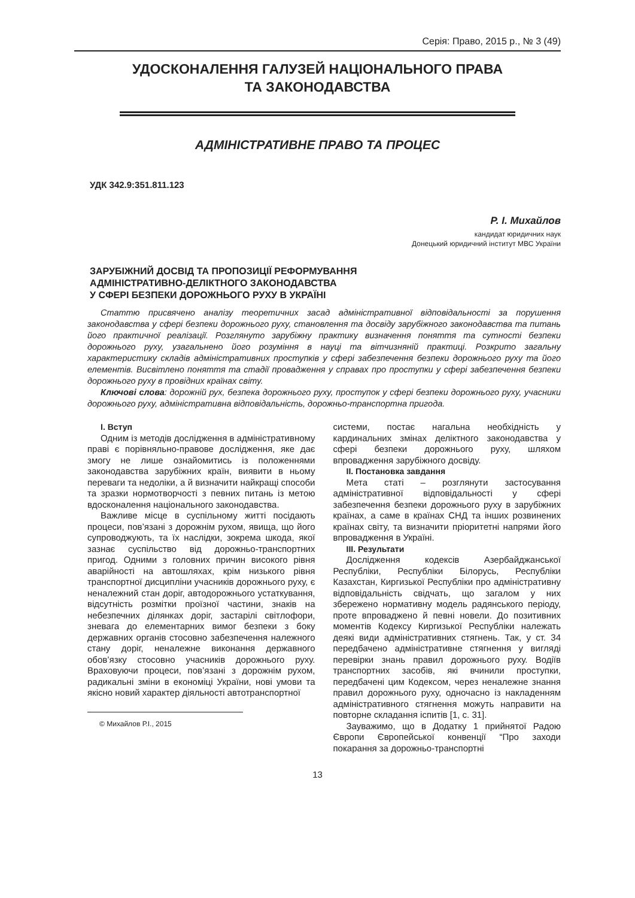Серія: Право, 2015 р., № 3 (49)
УДОСКОНАЛЕННЯ ГАЛУЗЕЙ НАЦІОНАЛЬНОГО ПРАВА
ТА ЗАКОНОДАВСТВА
АДМІНІСТРАТИВНЕ ПРАВО ТА ПРОЦЕС
УДК 342.9:351.811.123
Р. І. Михайлов
кандидат юридичних наук
Донецький юридичний інститут МВС України
ЗАРУБІЖНИЙ ДОСВІД ТА ПРОПОЗИЦІЇ РЕФОРМУВАННЯ
АДМІНІСТРАТИВНО-ДЕЛІКТНОГО ЗАКОНОДАВСТВА
У СФЕРІ БЕЗПЕКИ ДОРОЖНЬОГО РУХУ В УКРАЇНІ
Статтю присвячено аналізу теоретичних засад адміністративної відповідальності за порушення законодавства у сфері безпеки дорожнього руху, становлення та досвіду зарубіжного законодавства та питань його практичної реалізації. Розглянуто зарубіжну практику визначення поняття та сутності безпеки дорожнього руху, узагальнено його розуміння в науці та вітчизняній практиці. Розкрито загальну характеристику складів адміністративних проступків у сфері забезпечення безпеки дорожнього руху та його елементів. Висвітлено поняття та стадії провадження у справах про проступки у сфері забезпечення безпеки дорожнього руху в провідних країнах світу.
Ключові слова: дорожній рух, безпека дорожнього руху, проступок у сфері безпеки дорожнього руху, учасники дорожнього руху, адміністративна відповідальність, дорожньо-транспортна пригода.
І. Вступ
Одним із методів дослідження в адміністративному праві є порівняльно-правове дослідження, яке дає змогу не лише ознайомитись із положеннями законодавства зарубіжних країн, виявити в ньому переваги та недоліки, а й визначити найкращі способи та зразки нормотворчості з певних питань із метою вдосконалення національного законодавства.
Важливе місце в суспільному житті посідають процеси, пов’язані з дорожнім рухом, явища, що його супроводжують, та їх наслідки, зокрема шкода, якої зазнає суспільство від дорожньо-транспортних пригод. Одними з головних причин високого рівня аварійності на автошляхах, крім низького рівня транспортної дисципліни учасників дорожнього руху, є неналежний стан доріг, автодорожнього устаткування, відсутність розмітки проїзної частини, знаків на небезпечних ділянках доріг, застарілі світлофори, зневага до елементарних вимог безпеки з боку державних органів стосовно забезпечення належного стану доріг, неналежне виконання державного обов’язку стосовно учасників дорожнього руху. Враховуючи процеси, пов’язані з дорожнім рухом, радикальні зміни в економіці України, нові умови та якісно новий характер діяльності автотранспортної
© Михайлов Р.І., 2015
системи, постає нагальна необхідність у кардинальних змінах деліктного законодавства у сфері безпеки дорожнього руху, шляхом впровадження зарубіжного досвіду.
ІІ. Постановка завдання
Мета статі – розглянути застосування адміністративної відповідальності у сфері забезпечення безпеки дорожнього руху в зарубіжних країнах, а саме в країнах СНД та інших розвинених країнах світу, та визначити пріоритетні напрями його впровадження в Україні.
ІІІ. Результати
Дослідження кодексів Азербайджанської Республіки, Республіки Білорусь, Республіки Казахстан, Киргизької Республіки про адміністративну відповідальність свідчать, що загалом у них збережено нормативну модель радянського періоду, проте впроваджено й певні новели. До позитивних моментів Кодексу Киргизької Республіки належать деякі види адміністративних стягнень. Так, у ст. 34 передбачено адміністративне стягнення у вигляді перевірки знань правил дорожнього руху. Водіїв транспортних засобів, які вчинили проступки, передбачені цим Кодексом, через неналежне знання правил дорожнього руху, одночасно із накладенням адміністративного стягнення можуть направити на повторне складання іспитів [1, с. 31].
Зауважимо, що в Додатку 1 прийнятої Радою Європи Європейської конвенції “Про заходи покарання за дорожньо-транспортні
13